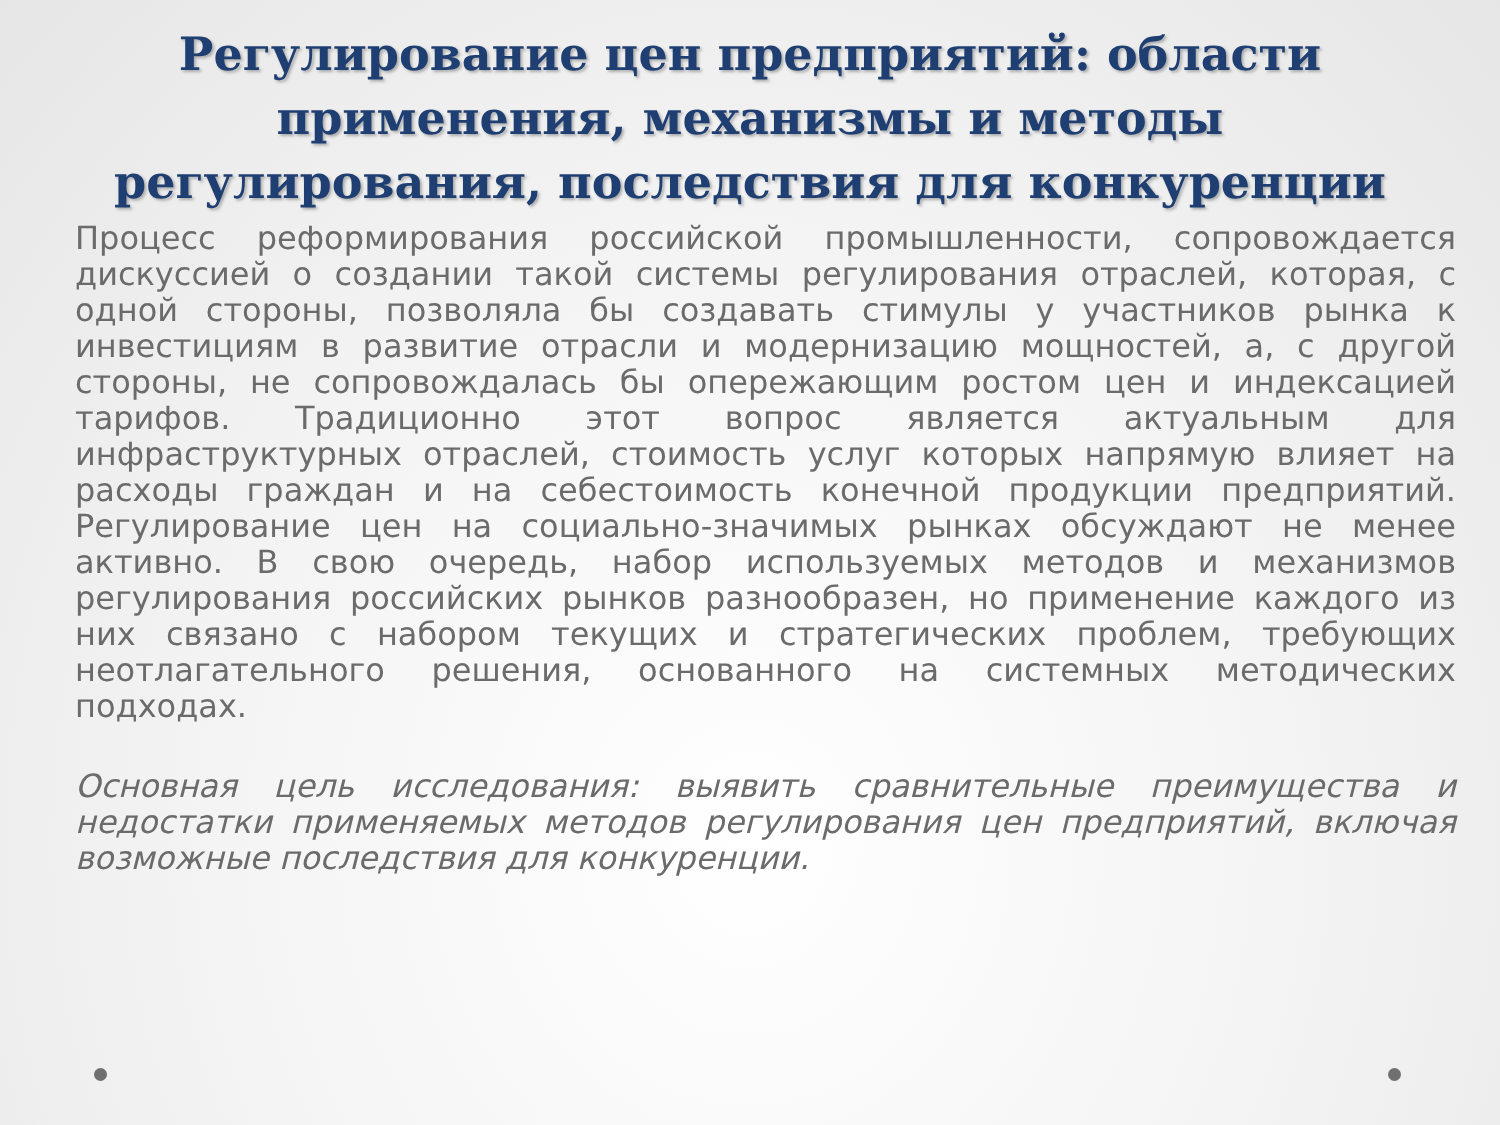Регулирование цен предприятий: области применения, механизмы и методы регулирования, последствия для конкуренции
Процесс реформирования российской промышленности, сопровождается дискуссией о создании такой системы регулирования отраслей, которая, с одной стороны, позволяла бы создавать стимулы у участников рынка к инвестициям в развитие отрасли и модернизацию мощностей, а, с другой стороны, не сопровождалась бы опережающим ростом цен и индексацией тарифов. Традиционно этот вопрос является актуальным для инфраструктурных отраслей, стоимость услуг которых напрямую влияет на расходы граждан и на себестоимость конечной продукции предприятий. Регулирование цен на социально-значимых рынках обсуждают не менее активно. В свою очередь, набор используемых методов и механизмов регулирования российских рынков разнообразен, но применение каждого из них связано с набором текущих и стратегических проблем, требующих неотлагательного решения, основанного на системных методических подходах.
Основная цель исследования: выявить сравнительные преимущества и недостатки применяемых методов регулирования цен предприятий, включая возможные последствия для конкуренции.